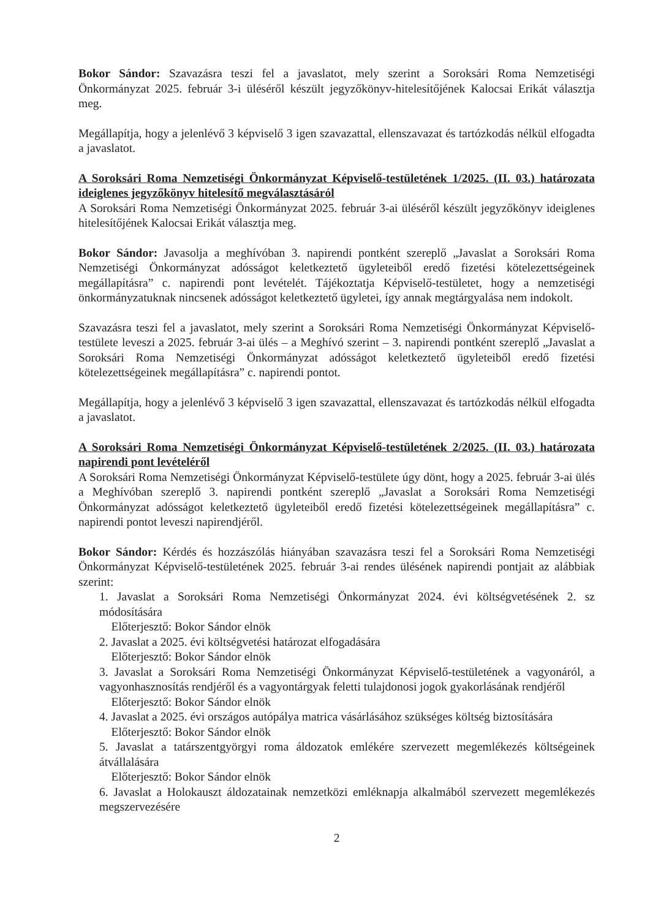Bokor Sándor: Szavazásra teszi fel a javaslatot, mely szerint a Soroksári Roma Nemzetiségi Önkormányzat 2025. február 3-i üléséről készült jegyzőkönyv-hitelesítőjének Kalocsai Erikát választja meg.
Megállapítja, hogy a jelenlévő 3 képviselő 3 igen szavazattal, ellenszavazat és tartózkodás nélkül elfogadta a javaslatot.
A Soroksári Roma Nemzetiségi Önkormányzat Képviselő-testületének 1/2025. (II. 03.) határozata ideiglenes jegyzőkönyv hitelesítő megválasztásáról
A Soroksári Roma Nemzetiségi Önkormányzat 2025. február 3-ai üléséről készült jegyzőkönyv ideiglenes hitelesítőjének Kalocsai Erikát választja meg.
Bokor Sándor: Javasolja a meghívóban 3. napirendi pontként szereplő „Javaslat a Soroksári Roma Nemzetiségi Önkormányzat adósságot keletkeztető ügyleteiből eredő fizetési kötelezettségeinek megállapításra” c. napirendi pont levételét. Tájékoztatja Képviselő-testületet, hogy a nemzetiségi önkormányzatuknak nincsenek adósságot keletkeztető ügyletei, így annak megtárgyalása nem indokolt.
Szavazásra teszi fel a javaslatot, mely szerint a Soroksári Roma Nemzetiségi Önkormányzat Képviselő-testülete leveszi a 2025. február 3-ai ülés – a Meghívó szerint – 3. napirendi pontként szereplő „Javaslat a Soroksári Roma Nemzetiségi Önkormányzat adósságot keletkeztető ügyleteiből eredő fizetési kötelezettségeinek megállapításra” c. napirendi pontot.
Megállapítja, hogy a jelenlévő 3 képviselő 3 igen szavazattal, ellenszavazat és tartózkodás nélkül elfogadta a javaslatot.
A Soroksári Roma Nemzetiségi Önkormányzat Képviselő-testületének 2/2025. (II. 03.) határozata napirendi pont levételéről
A Soroksári Roma Nemzetiségi Önkormányzat Képviselő-testülete úgy dönt, hogy a 2025. február 3-ai ülés a Meghívóban szereplő 3. napirendi pontként szereplő „Javaslat a Soroksári Roma Nemzetiségi Önkormányzat adósságot keletkeztető ügyleteiből eredő fizetési kötelezettségeinek megállapításra” c. napirendi pontot leveszi napirendjéről.
Bokor Sándor: Kérdés és hozzászólás hiányában szavazásra teszi fel a Soroksári Roma Nemzetiségi Önkormányzat Képviselő-testületének 2025. február 3-ai rendes ülésének napirendi pontjait az alábbiak szerint:
1. Javaslat a Soroksári Roma Nemzetiségi Önkormányzat 2024. évi költségvetésének 2. sz módosítására
Előterjesztő: Bokor Sándor elnök
2. Javaslat a 2025. évi költségvetési határozat elfogadására
Előterjesztő: Bokor Sándor elnök
3. Javaslat a Soroksári Roma Nemzetiségi Önkormányzat Képviselő-testületének a vagyonáról, a vagyonhasznosítás rendjéről és a vagyontárgyak feletti tulajdonosi jogok gyakorlásának rendjéről
Előterjesztő: Bokor Sándor elnök
4. Javaslat a 2025. évi országos autópálya matrica vásárlásához szükséges költség biztosítására
Előterjesztő: Bokor Sándor elnök
5. Javaslat a tatárszentgyörgyi roma áldozatok emlékére szervezett megemlékezés költségeinek átvállalására
Előterjesztő: Bokor Sándor elnök
6. Javaslat a Holokauszt áldozatainak nemzetközi emléknapja alkalmából szervezett megemlékezés megszervezésére
2